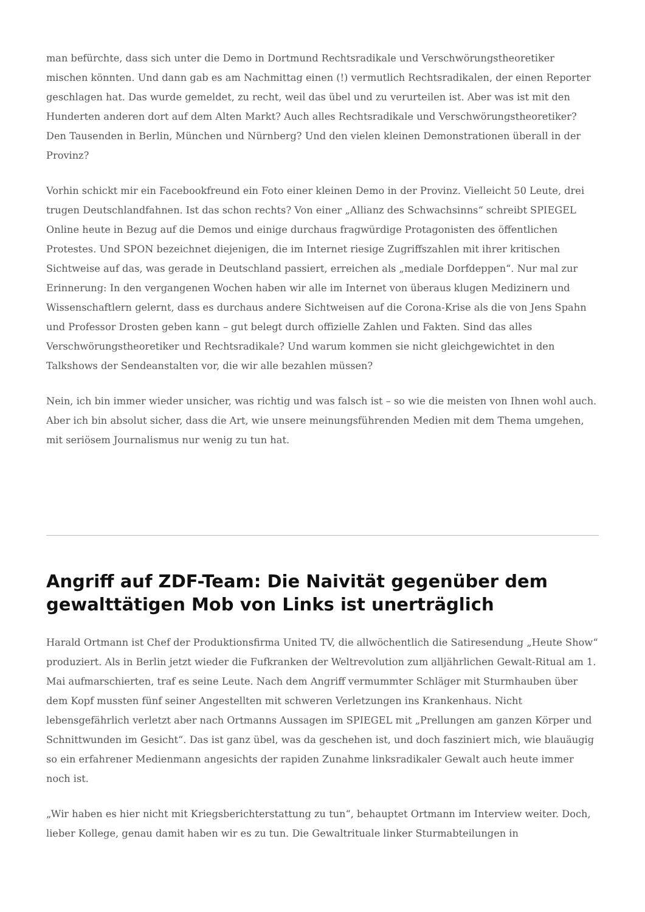man befürchte, dass sich unter die Demo in Dortmund Rechtsradikale und Verschwörungstheoretiker mischen könnten. Und dann gab es am Nachmittag einen (!) vermutlich Rechtsradikalen, der einen Reporter geschlagen hat. Das wurde gemeldet, zu recht, weil das übel und zu verurteilen ist. Aber was ist mit den Hunderten anderen dort auf dem Alten Markt? Auch alles Rechtsradikale und Verschwörungstheoretiker? Den Tausenden in Berlin, München und Nürnberg? Und den vielen kleinen Demonstrationen überall in der Provinz?
Vorhin schickt mir ein Facebookfreund ein Foto einer kleinen Demo in der Provinz. Vielleicht 50 Leute, drei trugen Deutschlandfahnen. Ist das schon rechts? Von einer „Allianz des Schwachsinns“ schreibt SPIEGEL Online heute in Bezug auf die Demos und einige durchaus fragwürdige Protagonisten des öffentlichen Protestes. Und SPON bezeichnet diejenigen, die im Internet riesige Zugriffszahlen mit ihrer kritischen Sichtweise auf das, was gerade in Deutschland passiert, erreichen als „mediale Dorfdeppen“. Nur mal zur Erinnerung: In den vergangenen Wochen haben wir alle im Internet von überaus klugen Medizinern und Wissenschaftlern gelernt, dass es durchaus andere Sichtweisen auf die Corona-Krise als die von Jens Spahn und Professor Drosten geben kann – gut belegt durch offizielle Zahlen und Fakten. Sind das alles Verschwörungstheoretiker und Rechtsradikale? Und warum kommen sie nicht gleichgewichtet in den Talkshows der Sendeanstalten vor, die wir alle bezahlen müssen?
Nein, ich bin immer wieder unsicher, was richtig und was falsch ist – so wie die meisten von Ihnen wohl auch. Aber ich bin absolut sicher, dass die Art, wie unsere meinungsführenden Medien mit dem Thema umgehen, mit seriösem Journalismus nur wenig zu tun hat.
Angriff auf ZDF-Team: Die Naivität gegenüber dem gewalttätigen Mob von Links ist unerträglich
Harald Ortmann ist Chef der Produktionsfirma United TV, die allwöchentlich die Satiresendung „Heute Show“ produziert. Als in Berlin jetzt wieder die Fufkranken der Weltrevolution zum alljährlichen Gewalt-Ritual am 1. Mai aufmarschierten, traf es seine Leute. Nach dem Angriff vermummter Schläger mit Sturmhauben über dem Kopf mussten fünf seiner Angestellten mit schweren Verletzungen ins Krankenhaus. Nicht lebensgefährlich verletzt aber nach Ortmanns Aussagen im SPIEGEL mit „Prellungen am ganzen Körper und Schnittwunden im Gesicht“. Das ist ganz übel, was da geschehen ist, und doch fasziniert mich, wie blauäugig so ein erfahrener Medienmann angesichts der rapiden Zunahme linksradikaler Gewalt auch heute immer noch ist.
„Wir haben es hier nicht mit Kriegsberichterstattung zu tun“, behauptet Ortmann im Interview weiter. Doch, lieber Kollege, genau damit haben wir es zu tun. Die Gewaltrituale linker Sturmabteilungen in